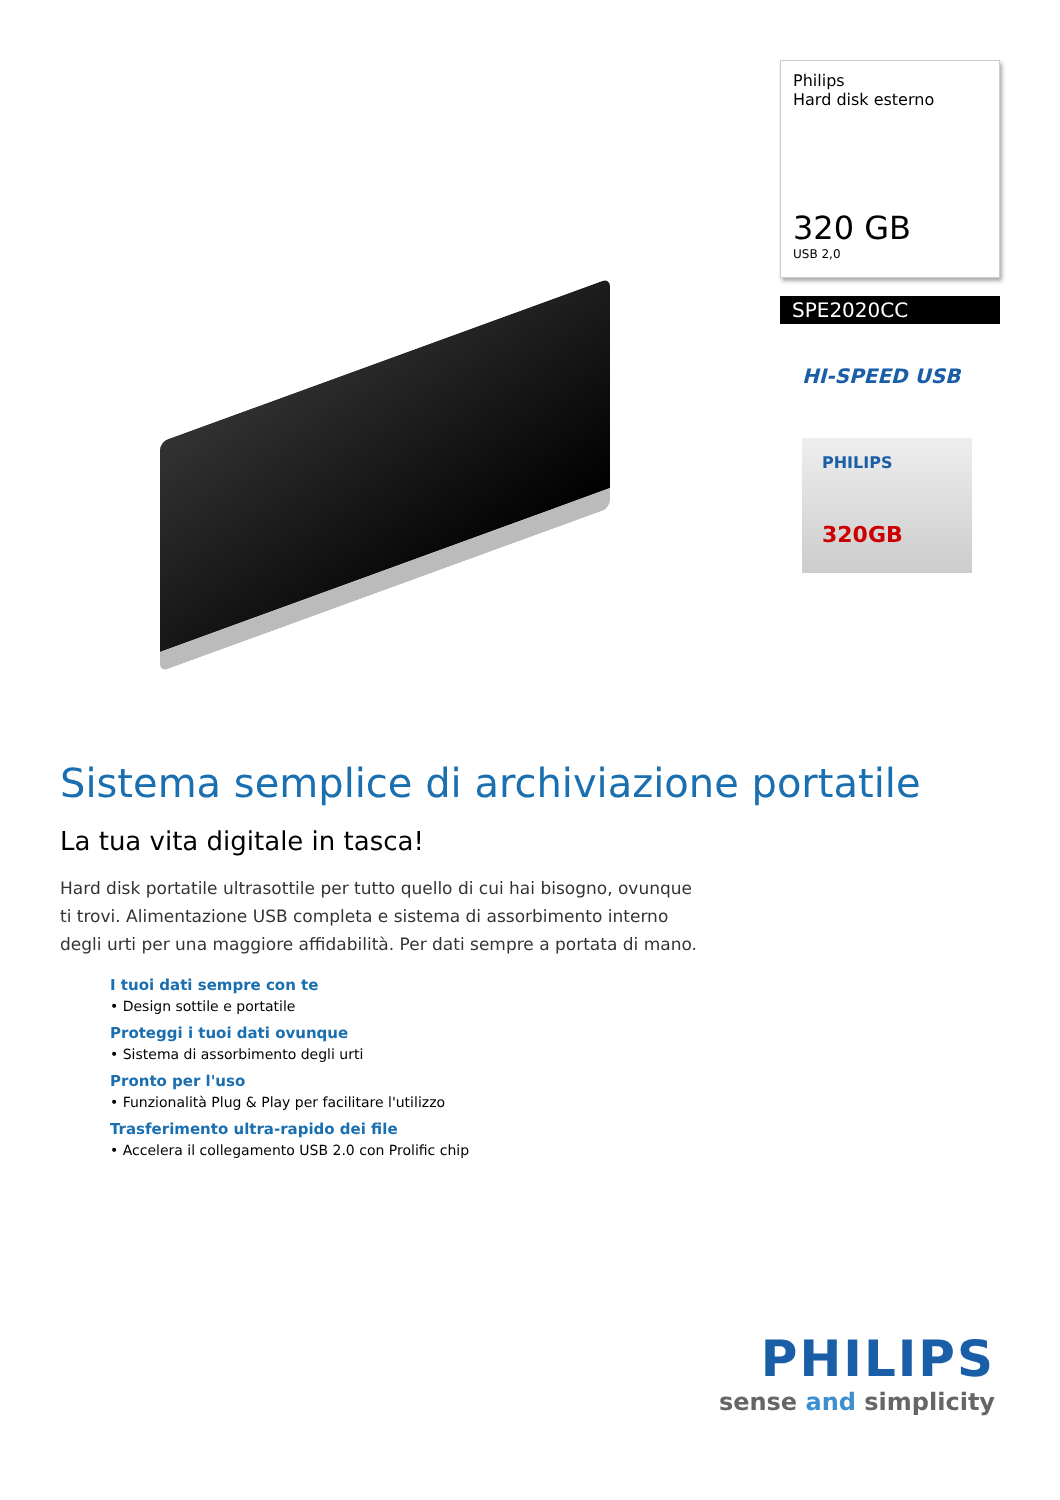Philips
Hard disk esterno
320 GB
USB 2,0
SPE2020CC
HI-SPEED USB
PHILIPS
320GB
Sistema semplice di archiviazione portatile
La tua vita digitale in tasca!
Hard disk portatile ultrasottile per tutto quello di cui hai bisogno, ovunque ti trovi. Alimentazione USB completa e sistema di assorbimento interno degli urti per una maggiore affidabilità. Per dati sempre a portata di mano.
I tuoi dati sempre con te
• Design sottile e portatile
Proteggi i tuoi dati ovunque
• Sistema di assorbimento degli urti
Pronto per l'uso
• Funzionalità Plug & Play per facilitare l'utilizzo
Trasferimento ultra-rapido dei file
• Accelera il collegamento USB 2.0 con Prolific chip
PHILIPS
sense and simplicity